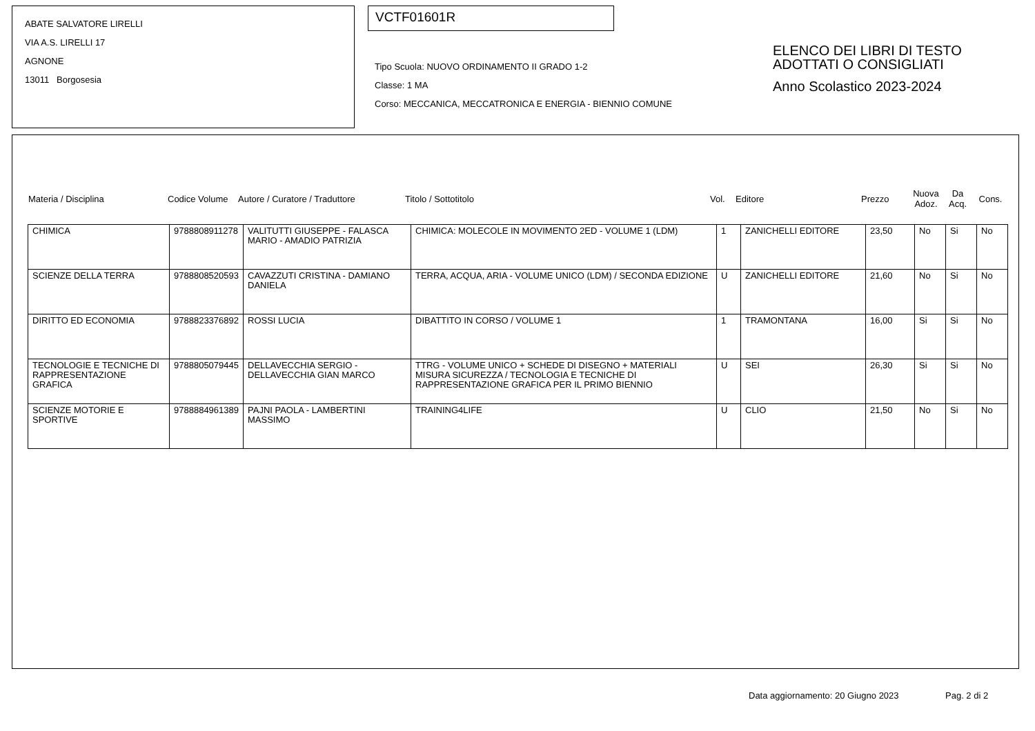ABATE SALVATORE LIRELLI
VIA A.S. LIRELLI 17
AGNONE
13011 Borgosesia
VCTF01601R
Tipo Scuola: NUOVO ORDINAMENTO II GRADO 1-2
Classe: 1 MA
Corso: MECCANICA, MECCATRONICA E ENERGIA - BIENNIO COMUNE
ELENCO DEI LIBRI DI TESTO
ADOTTATI O CONSIGLIATI
Anno Scolastico 2023-2024
| Materia / Disciplina | Codice Volume | Autore / Curatore / Traduttore | Titolo / Sottotitolo | Vol. | Editore | Prezzo | Nuova Adoz. | Da Acq. | Cons. |
| --- | --- | --- | --- | --- | --- | --- | --- | --- | --- |
| CHIMICA | 9788808911278 | VALITUTTI GIUSEPPE - FALASCA MARIO - AMADIO PATRIZIA | CHIMICA: MOLECOLE IN MOVIMENTO 2ED - VOLUME 1 (LDM) | 1 | ZANICHELLI EDITORE | 23,50 | No | Si | No |
| SCIENZE DELLA TERRA | 9788808520593 | CAVAZZUTI CRISTINA - DAMIANO DANIELA | TERRA, ACQUA, ARIA - VOLUME UNICO (LDM) / SECONDA EDIZIONE | U | ZANICHELLI EDITORE | 21,60 | No | Si | No |
| DIRITTO ED ECONOMIA | 9788823376892 | ROSSI LUCIA | DIBATTITO IN CORSO / VOLUME 1 | 1 | TRAMONTANA | 16,00 | Si | Si | No |
| TECNOLOGIE E TECNICHE DI RAPPRESENTAZIONE GRAFICA | 9788805079445 | DELLAVECCHIA SERGIO - DELLAVECCHIA GIAN MARCO | TTRG - VOLUME UNICO + SCHEDE DI DISEGNO + MATERIALI MISURA SICUREZZA / TECNOLOGIA E TECNICHE DI RAPPRESENTAZIONE GRAFICA PER IL PRIMO BIENNIO | U | SEI | 26,30 | Si | Si | No |
| SCIENZE MOTORIE E SPORTIVE | 9788884961389 | PAJNI PAOLA - LAMBERTINI MASSIMO | TRAINING4LIFE | U | CLIO | 21,50 | No | Si | No |
Data aggiornamento: 20 Giugno 2023
Pag. 2 di 2